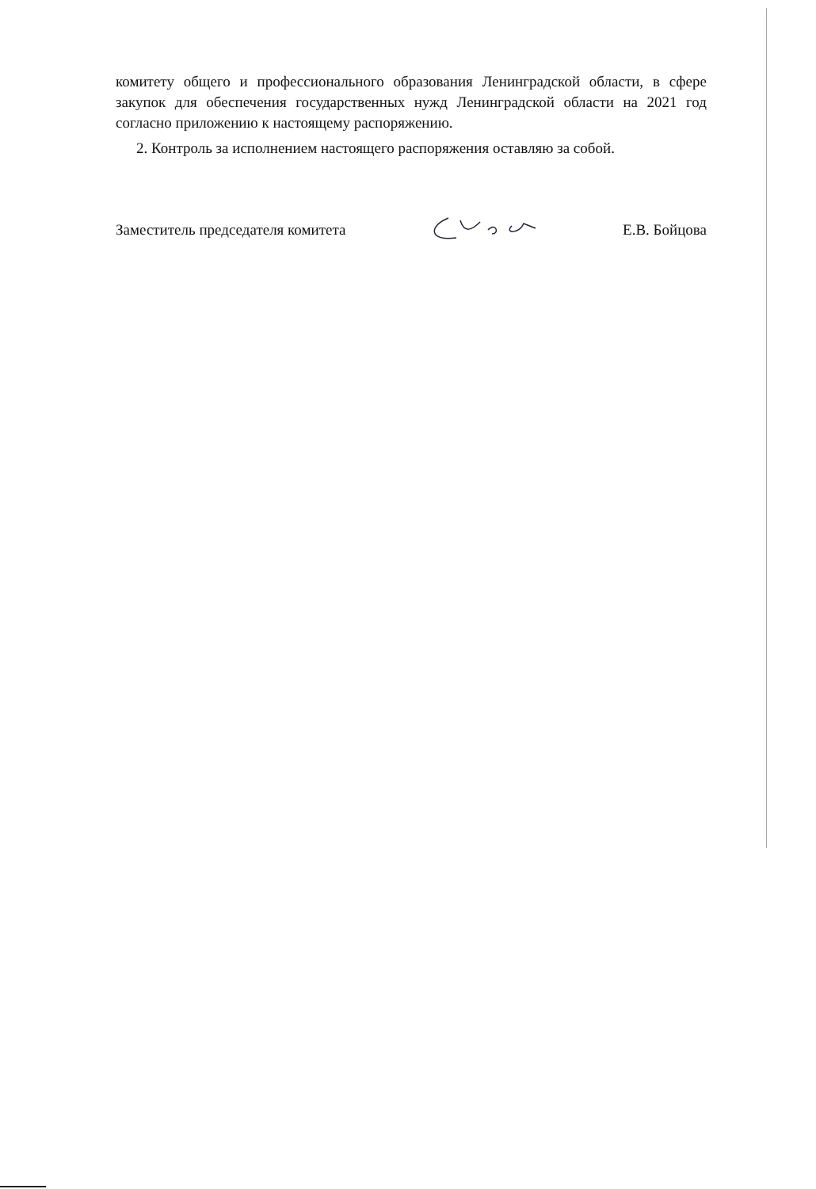комитету общего и профессионального образования Ленинградской области, в сфере закупок для обеспечения государственных нужд Ленинградской области на 2021 год согласно приложению к настоящему распоряжению.
2. Контроль за исполнением настоящего распоряжения оставляю за собой.
Заместитель председателя комитета Е.В. Бойцова